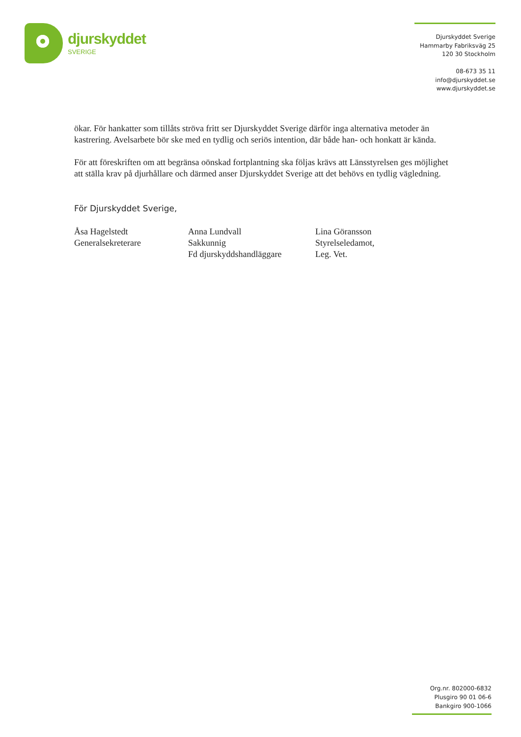djurskyddet
SVERIGE
Djurskyddet Sverige
Hammarby Fabriksväg 25
120 30 Stockholm
08-673 35 11
info@djurskyddet.se
www.djurskyddet.se
ökar. För hankatter som tillåts ströva fritt ser Djurskyddet Sverige därför inga alternativa metoder än kastrering. Avelsarbete bör ske med en tydlig och seriös intention, där både han- och honkatt är kända.
För att föreskriften om att begränsa oönskad fortplantning ska följas krävs att Länsstyrelsen ges möjlighet att ställa krav på djurhållare och därmed anser Djurskyddet Sverige att det behövs en tydlig vägledning.
För Djurskyddet Sverige,
Åsa Hagelstedt
Generalsekreterare
Anna Lundvall
Sakkunnig
Fd djurskyddshandläggare
Lina Göransson
Styrelseledamot,
Leg. Vet.
Org.nr. 802000-6832
Plusgiro 90 01 06-6
Bankgiro 900-1066